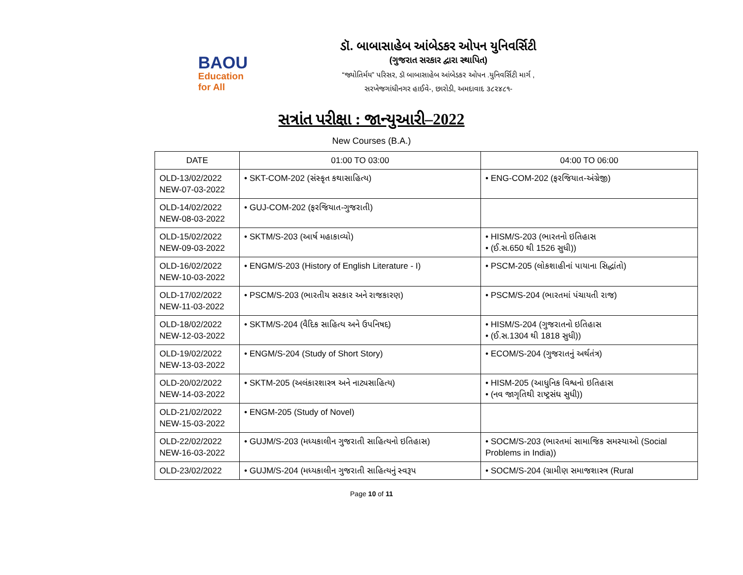BAOU
Education
for All
ડૉ. બાબાસાહેબ આંબેડકર ઓપન યુનિવર્સિટી
(ગુજરાત સરકાર દ્વારા સ્થાપિત)
“જ્યોતિર્મય” પરિસર, ડૉ બાબાસાહેબ આંબેડકર ઓપન .યુનિવર્સિટી માર્ગ ,
સરખેજગાંધીનગર હાઈવે-, છારોડી, અમદાવાદ ૩૮૨૪૮૧-
સત્રાંત પરીક્ષા : જાન્યુઆરી–2022
New Courses (B.A.)
| DATE | 01:00 TO 03:00 | 04:00 TO 06:00 |
| --- | --- | --- |
| OLD-13/02/2022 NEW-07-03-2022 | • SKT-COM-202 (સંસ્કૃત કથાસાહિત્ય) | • ENG-COM-202 (ફરજિયાત-અંગ્રેજી) |
| OLD-14/02/2022 NEW-08-03-2022 | • GUJ-COM-202 (ફરજિયાત-ગુજરાતી) | |
| OLD-15/02/2022 NEW-09-03-2022 | • SKTM/S-203 (આર્ષ મહાકાવ્યો) | • HISM/S-203 (ભારતનો ઇતિહાસ • (ઈ.સ.650 થી 1526 સુધી)) |
| OLD-16/02/2022 NEW-10-03-2022 | • ENGM/S-203 (History of English Literature - I) | • PSCM-205 (લોકશાહીનાં પાયાના સિદ્ધાંતો) |
| OLD-17/02/2022 NEW-11-03-2022 | • PSCM/S-203 (ભારતીય સરકાર અને રાજકારણ) | • PSCM/S-204 (ભારતમાં પંચાયતી રાજ) |
| OLD-18/02/2022 NEW-12-03-2022 | • SKTM/S-204 (વૈદિક સાહિત્ય અને ઉપનિષદ) | • HISM/S-204 (ગુજરાતનો ઇતિહાસ • (ઈ.સ.1304 થી 1818 સુધી)) |
| OLD-19/02/2022 NEW-13-03-2022 | • ENGM/S-204 (Study of Short Story) | • ECOM/S-204 (ગુજરાતનું અર્થતંત્ર) |
| OLD-20/02/2022 NEW-14-03-2022 | • SKTM-205 (અલંકારશાસ્ત્ર અને નાટ્યસાહિત્ય) | • HISM-205 (આધુનિક વિશ્વનો ઇતિહાસ • (નવ જાગૃતિથી રાષ્ટ્રસંઘ સુધી)) |
| OLD-21/02/2022 NEW-15-03-2022 | • ENGM-205 (Study of Novel) | |
| OLD-22/02/2022 NEW-16-03-2022 | • GUJM/S-203 (મધ્યકાલીન ગુજરાતી સાહિત્યનો ઇતિહાસ) | • SOCM/S-203 (ભારતમાં સામાજિક સમસ્યાઓ (Social Problems in India)) |
| OLD-23/02/2022 | • GUJM/S-204 (મધ્યકાલીન ગુજરાતી સાહિત્યનું સ્વરૂપ | • SOCM/S-204 (ગ્રામીણ સમાજશાસ્ત્ર (Rural |
Page 10 of 11